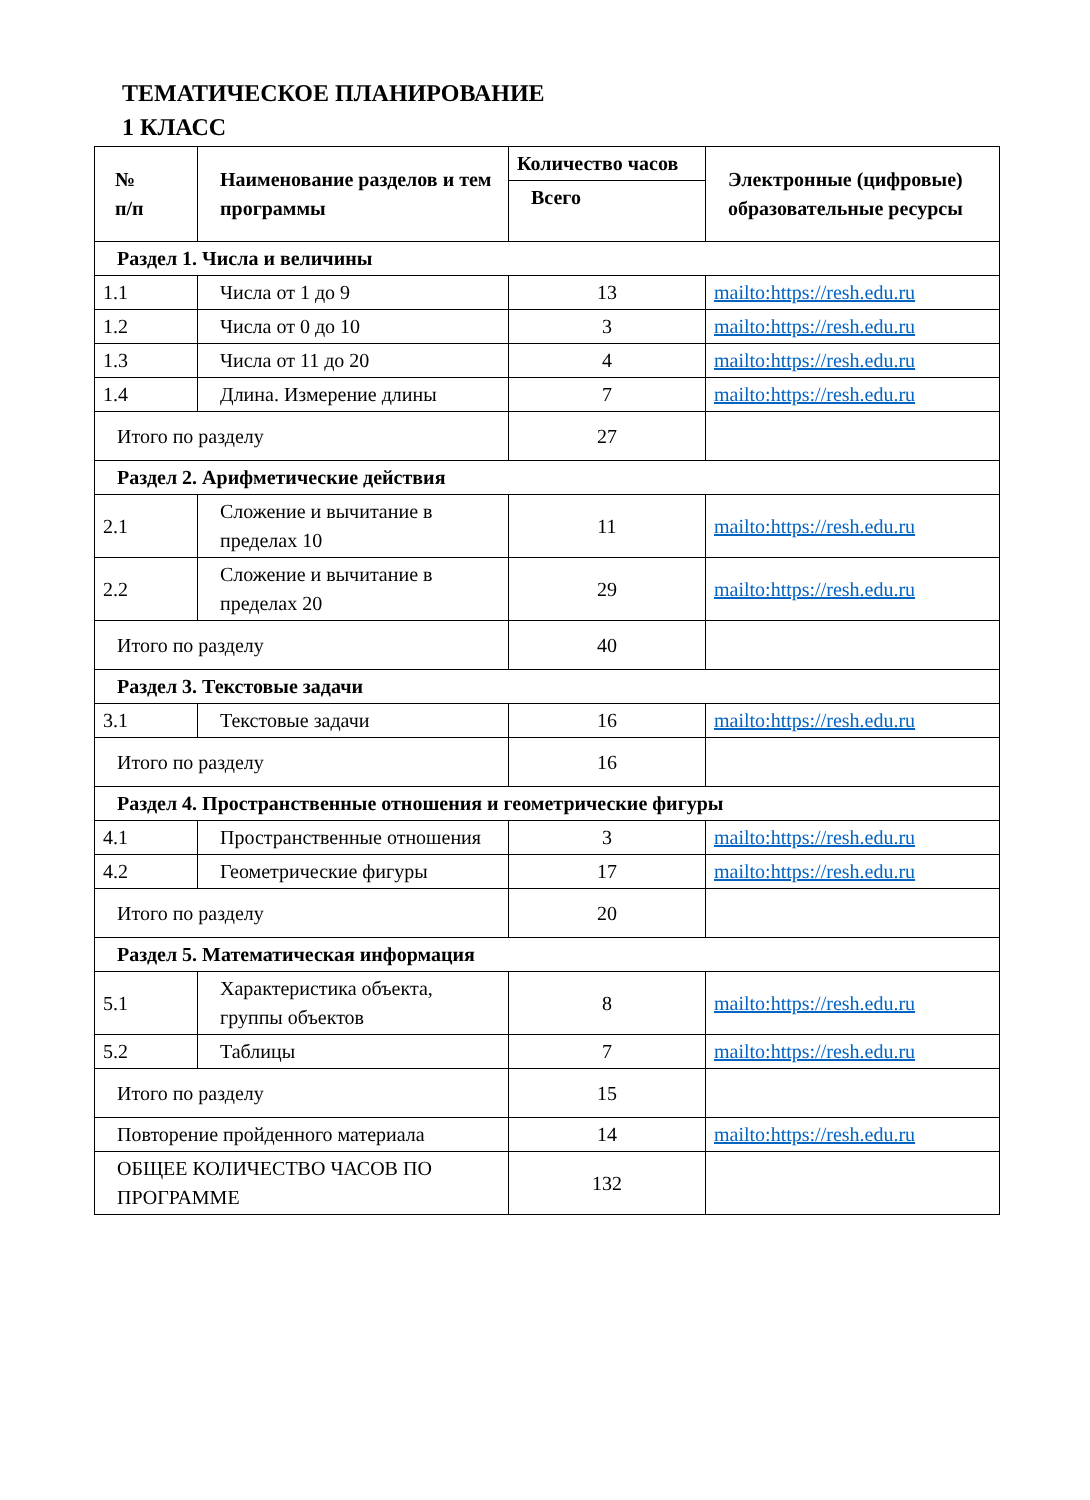ТЕМАТИЧЕСКОЕ ПЛАНИРОВАНИЕ
1 КЛАСС
| № п/п | Наименование разделов и тем программы | Количество часов | Электронные (цифровые) образовательные ресурсы |
| --- | --- | --- | --- |
| | | Всего | |
| Раздел 1. Числа и величины | | | |
| 1.1 | Числа от 1 до 9 | 13 | mailto:https://resh.edu.ru |
| 1.2 | Числа от 0 до 10 | 3 | mailto:https://resh.edu.ru |
| 1.3 | Числа от 11 до 20 | 4 | mailto:https://resh.edu.ru |
| 1.4 | Длина. Измерение длины | 7 | mailto:https://resh.edu.ru |
| Итого по разделу | | 27 | |
| Раздел 2. Арифметические действия | | | |
| 2.1 | Сложение и вычитание в пределах 10 | 11 | mailto:https://resh.edu.ru |
| 2.2 | Сложение и вычитание в пределах 20 | 29 | mailto:https://resh.edu.ru |
| Итого по разделу | | 40 | |
| Раздел 3. Текстовые задачи | | | |
| 3.1 | Текстовые задачи | 16 | mailto:https://resh.edu.ru |
| Итого по разделу | | 16 | |
| Раздел 4. Пространственные отношения и геометрические фигуры | | | |
| 4.1 | Пространственные отношения | 3 | mailto:https://resh.edu.ru |
| 4.2 | Геометрические фигуры | 17 | mailto:https://resh.edu.ru |
| Итого по разделу | | 20 | |
| Раздел 5. Математическая информация | | | |
| 5.1 | Характеристика объекта, группы объектов | 8 | mailto:https://resh.edu.ru |
| 5.2 | Таблицы | 7 | mailto:https://resh.edu.ru |
| Итого по разделу | | 15 | |
| Повторение пройденного материала | | 14 | mailto:https://resh.edu.ru |
| ОБЩЕЕ КОЛИЧЕСТВО ЧАСОВ ПО ПРОГРАММЕ | | 132 | |